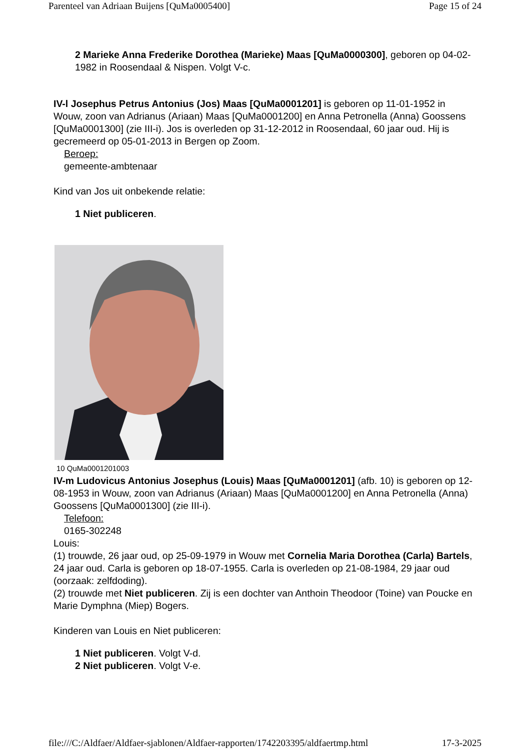Parenteel van Adriaan Buijens [QuMa0005400] Page 15 of 24
2 Marieke Anna Frederike Dorothea (Marieke) Maas [QuMa0000300], geboren op 04-02-1982 in Roosendaal & Nispen. Volgt V-c.
IV-l Josephus Petrus Antonius (Jos) Maas [QuMa0001201] is geboren op 11-01-1952 in Wouw, zoon van Adrianus (Ariaan) Maas [QuMa0001200] en Anna Petronella (Anna) Goossens [QuMa0001300] (zie III-i). Jos is overleden op 31-12-2012 in Roosendaal, 60 jaar oud. Hij is gecremeerd op 05-01-2013 in Bergen op Zoom.
Beroep:
gemeente-ambtenaar
Kind van Jos uit onbekende relatie:
1 Niet publiceren.
10 QuMa0001201003
IV-m Ludovicus Antonius Josephus (Louis) Maas [QuMa0001201] (afb. 10) is geboren op 12-08-1953 in Wouw, zoon van Adrianus (Ariaan) Maas [QuMa0001200] en Anna Petronella (Anna) Goossens [QuMa0001300] (zie III-i).
Telefoon:
0165-302248
Louis:
(1) trouwde, 26 jaar oud, op 25-09-1979 in Wouw met Cornelia Maria Dorothea (Carla) Bartels, 24 jaar oud. Carla is geboren op 18-07-1955. Carla is overleden op 21-08-1984, 29 jaar oud (oorzaak: zelfdoding).
(2) trouwde met Niet publiceren. Zij is een dochter van Anthoin Theodoor (Toine) van Poucke en Marie Dymphna (Miep) Bogers.
Kinderen van Louis en Niet publiceren:
1 Niet publiceren. Volgt V-d.
2 Niet publiceren. Volgt V-e.
file:///C:/Aldfaer/Aldfaer-sjablonen/Aldfaer-rapporten/1742203395/aldfaertmp.html 17-3-2025